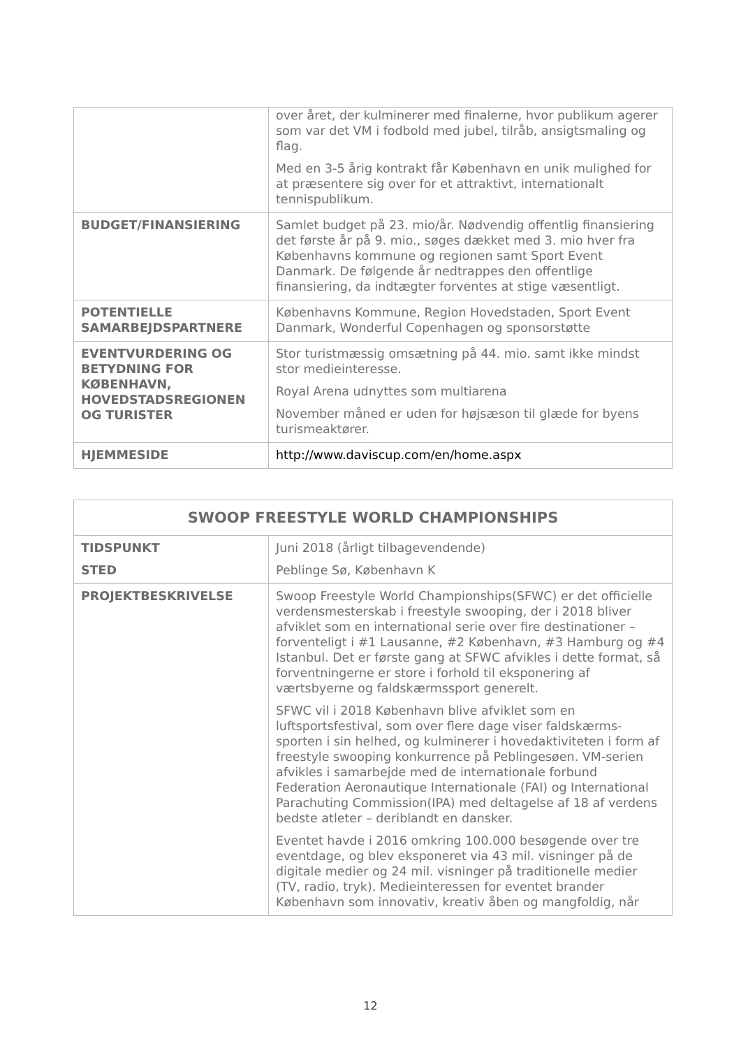| | over året, der kulminerer med finalerne, hvor publikum agerer som var det VM i fodbold med jubel, tilråb, ansigtsmaling og flag. Med en 3-5 årig kontrakt får København en unik mulighed for at præsentere sig over for et attraktivt, internationalt tennispublikum. |
| BUDGET/FINANSIERING | Samlet budget på 23. mio/år. Nødvendig offentlig finansiering det første år på 9. mio., søges dækket med 3. mio hver fra Københavns kommune og regionen samt Sport Event Danmark. De følgende år nedtrappes den offentlige finansiering, da indtægter forventes at stige væsentligt. |
| POTENTIELLE SAMARBEJDSPARTNERE | Københavns Kommune, Region Hovedstaden, Sport Event Danmark, Wonderful Copenhagen og sponsorstøtte |
| EVENTVURDERING OG BETYDNING FOR KØBENHAVN, HOVEDSTADSREGIONEN OG TURISTER | Stor turistmæssig omsætning på 44. mio. samt ikke mindst stor medieinteresse. Royal Arena udnyttes som multiarena November måned er uden for højsæson til glæde for byens turismeaktører. |
| HJEMMESIDE | http://www.daviscup.com/en/home.aspx |
| SWOOP FREESTYLE WORLD CHAMPIONSHIPS | |
| --- | --- |
| TIDSPUNKT STED | Juni 2018 (årligt tilbagevendende) Peblinge Sø, København K |
| PROJEKTBESKRIVELSE | Swoop Freestyle World Championships(SFWC) er det officielle verdensmesterskab i freestyle swooping, der i 2018 bliver afviklet som en international serie over fire destinationer – forventeligt i #1 Lausanne, #2 København, #3 Hamburg og #4 Istanbul. Det er første gang at SFWC afvikles i dette format, så forventningerne er store i forhold til eksponering af værtsbyerne og faldskærmssport generelt. SFWC vil i 2018 København blive afviklet som en luftsportsfestival, som over flere dage viser faldskærms-sporten i sin helhed, og kulminerer i hovedaktiviteten i form af freestyle swooping konkurrence på Peblingesøen. VM-serien afvikles i samarbejde med de internationale forbund Federation Aeronautique Internationale (FAI) og International Parachuting Commission(IPA) med deltagelse af 18 af verdens bedste atleter – deriblandt en dansker. Eventet havde i 2016 omkring 100.000 besøgende over tre eventdage, og blev eksponeret via 43 mil. visninger på de digitale medier og 24 mil. visninger på traditionelle medier (TV, radio, tryk). Medieinteressen for eventet brander København som innovativ, kreativ åben og mangfoldig, når |
12